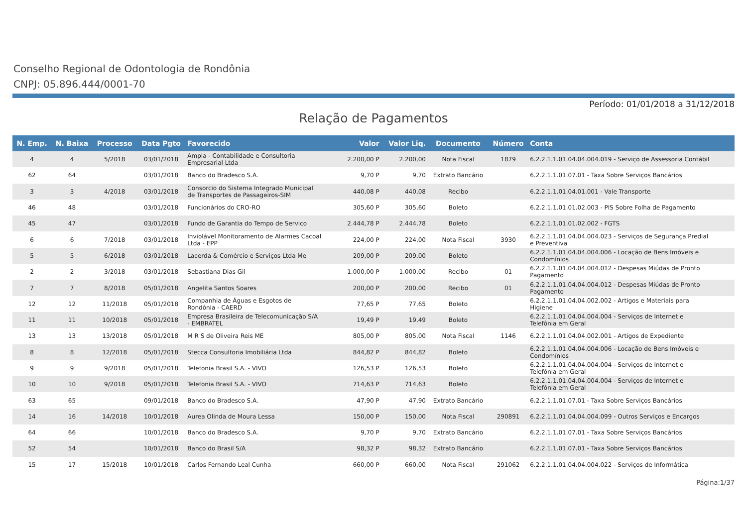Conselho Regional de Odontologia de Rondônia
CNPJ: 05.896.444/0001-70
Período: 01/01/2018 a 31/12/2018
Relação de Pagamentos
| N. Emp. | N. Baixa | Processo | Data Pgto | Favorecido | Valor | Valor Liq. | Documento | Número | Conta |
| --- | --- | --- | --- | --- | --- | --- | --- | --- | --- |
| 4 | 4 | 5/2018 | 03/01/2018 | Ampla - Contabilidade e Consultoria Empresarial Ltda | 2.200,00 P | 2.200,00 | Nota Fiscal | 1879 | 6.2.2.1.1.01.04.04.004.019 - Serviço de Assessoria Contábil |
| 62 | 64 | | 03/01/2018 | Banco do Bradesco S.A. | 9,70 P | 9,70 | Extrato Bancário | | 6.2.2.1.1.01.07.01 - Taxa Sobre Serviços Bancários |
| 3 | 3 | 4/2018 | 03/01/2018 | Consorcio do Sistema Integrado Municipal de Transportes de Passageiros-SIM | 440,08 P | 440,08 | Recibo | | 6.2.2.1.1.01.04.01.001 - Vale Transporte |
| 46 | 48 | | 03/01/2018 | Funcionários do CRO-RO | 305,60 P | 305,60 | Boleto | | 6.2.2.1.1.01.01.02.003 - PIS Sobre Folha de Pagamento |
| 45 | 47 | | 03/01/2018 | Fundo de Garantia do Tempo de Servico | 2.444,78 P | 2.444,78 | Boleto | | 6.2.2.1.1.01.01.02.002 - FGTS |
| 6 | 6 | 7/2018 | 03/01/2018 | Inviolável Monitoramento de Alarmes Cacoal Ltda - EPP | 224,00 P | 224,00 | Nota Fiscal | 3930 | 6.2.2.1.1.01.04.04.004.023 - Serviços de Segurança Predial e Preventiva |
| 5 | 5 | 6/2018 | 03/01/2018 | Lacerda & Comércio e Serviços Ltda Me | 209,00 P | 209,00 | Boleto | | 6.2.2.1.1.01.04.04.004.006 - Locação de Bens Imóveis e Condomínios |
| 2 | 2 | 3/2018 | 03/01/2018 | Sebastiana Dias Gil | 1.000,00 P | 1.000,00 | Recibo | 01 | 6.2.2.1.1.01.04.04.004.012 - Despesas Miúdas de Pronto Pagamento |
| 7 | 7 | 8/2018 | 05/01/2018 | Angelita Santos Soares | 200,00 P | 200,00 | Recibo | 01 | 6.2.2.1.1.01.04.04.004.012 - Despesas Miúdas de Pronto Pagamento |
| 12 | 12 | 11/2018 | 05/01/2018 | Companhia de Águas e Esgotos de Rondônia - CAERD | 77,65 P | 77,65 | Boleto | | 6.2.2.1.1.01.04.04.002.002 - Artigos e Materiais para Higiene |
| 11 | 11 | 10/2018 | 05/01/2018 | Empresa Brasileira de Telecomunicação S/A - EMBRATEL | 19,49 P | 19,49 | Boleto | | 6.2.2.1.1.01.04.04.004.004 - Serviços de Internet e Telefônia em Geral |
| 13 | 13 | 13/2018 | 05/01/2018 | M R S de Oliveira Reis ME | 805,00 P | 805,00 | Nota Fiscal | 1146 | 6.2.2.1.1.01.04.04.002.001 - Artigos de Expediente |
| 8 | 8 | 12/2018 | 05/01/2018 | Stecca Consultoria Imobiliária Ltda | 844,82 P | 844,82 | Boleto | | 6.2.2.1.1.01.04.04.004.006 - Locação de Bens Imóveis e Condomínios |
| 9 | 9 | 9/2018 | 05/01/2018 | Telefonia Brasil S.A. - VIVO | 126,53 P | 126,53 | Boleto | | 6.2.2.1.1.01.04.04.004.004 - Serviços de Internet e Telefônia em Geral |
| 10 | 10 | 9/2018 | 05/01/2018 | Telefonia Brasil S.A. - VIVO | 714,63 P | 714,63 | Boleto | | 6.2.2.1.1.01.04.04.004.004 - Serviços de Internet e Telefônia em Geral |
| 63 | 65 | | 09/01/2018 | Banco do Bradesco S.A. | 47,90 P | 47,90 | Extrato Bancário | | 6.2.2.1.1.01.07.01 - Taxa Sobre Serviços Bancários |
| 14 | 16 | 14/2018 | 10/01/2018 | Aurea Olinda de Moura Lessa | 150,00 P | 150,00 | Nota Fiscal | 290891 | 6.2.2.1.1.01.04.04.004.099 - Outros Serviços e Encargos |
| 64 | 66 | | 10/01/2018 | Banco do Bradesco S.A. | 9,70 P | 9,70 | Extrato Bancário | | 6.2.2.1.1.01.07.01 - Taxa Sobre Serviços Bancários |
| 52 | 54 | | 10/01/2018 | Banco do Brasil S/A | 98,32 P | 98,32 | Extrato Bancário | | 6.2.2.1.1.01.07.01 - Taxa Sobre Serviços Bancários |
| 15 | 17 | 15/2018 | 10/01/2018 | Carlos Fernando Leal Cunha | 660,00 P | 660,00 | Nota Fiscal | 291062 | 6.2.2.1.1.01.04.04.004.022 - Serviços de Informática |
Página:1/37